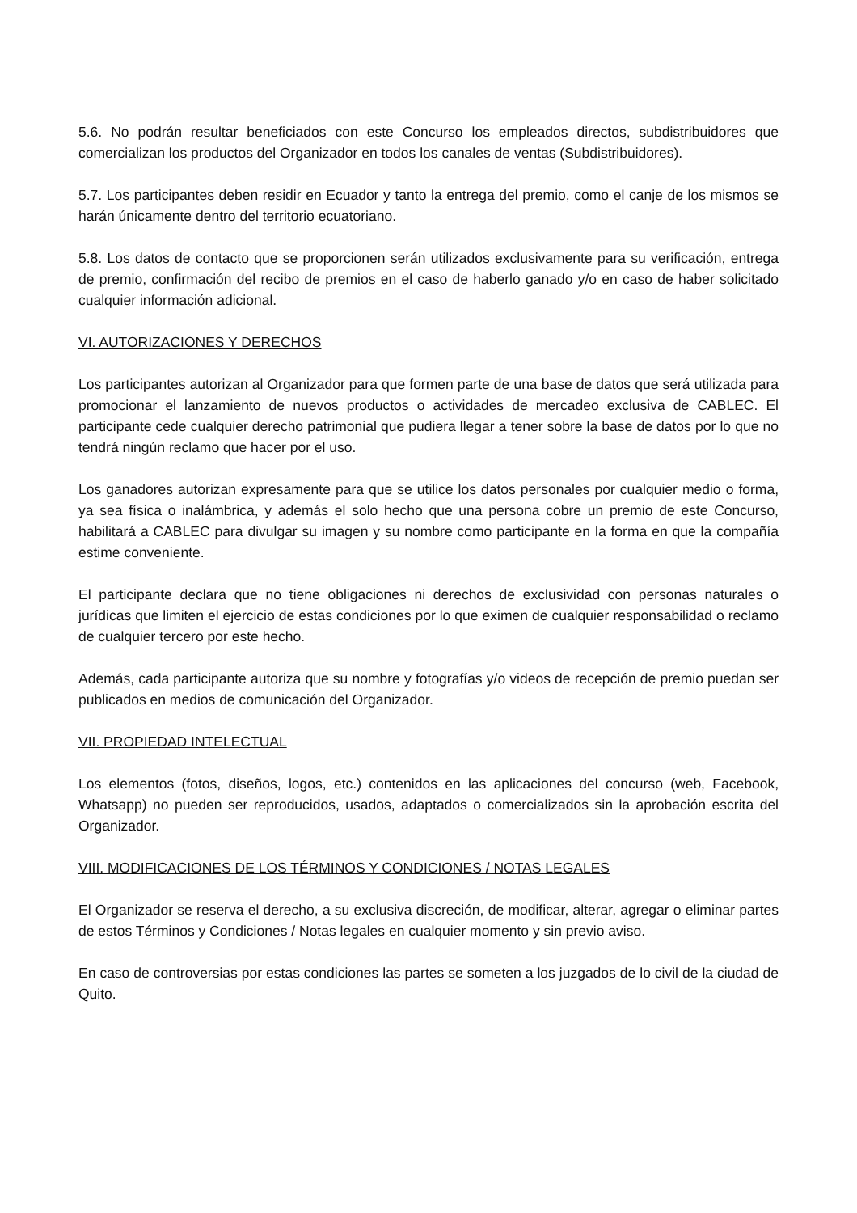5.6. No podrán resultar beneficiados con este Concurso los empleados directos, subdistribuidores que comercializan los productos del Organizador en todos los canales de ventas (Subdistribuidores).
5.7. Los participantes deben residir en Ecuador y tanto la entrega del premio, como el canje de los mismos se harán únicamente dentro del territorio ecuatoriano.
5.8. Los datos de contacto que se proporcionen serán utilizados exclusivamente para su verificación, entrega de premio, confirmación del recibo de premios en el caso de haberlo ganado y/o en caso de haber solicitado cualquier información adicional.
VI. AUTORIZACIONES Y DERECHOS
Los participantes autorizan al Organizador para que formen parte de una base de datos que será utilizada para promocionar el lanzamiento de nuevos productos o actividades de mercadeo exclusiva de CABLEC. El participante cede cualquier derecho patrimonial que pudiera llegar a tener sobre la base de datos por lo que no tendrá ningún reclamo que hacer por el uso.
Los ganadores autorizan expresamente para que se utilice los datos personales por cualquier medio o forma, ya sea física o inalámbrica, y además el solo hecho que una persona cobre un premio de este Concurso, habilitará a CABLEC para divulgar su imagen y su nombre como participante en la forma en que la compañía estime conveniente.
El participante declara que no tiene obligaciones ni derechos de exclusividad con personas naturales o jurídicas que limiten el ejercicio de estas condiciones por lo que eximen de cualquier responsabilidad o reclamo de cualquier tercero por este hecho.
Además, cada participante autoriza que su nombre y fotografías y/o videos de recepción de premio puedan ser publicados en medios de comunicación del Organizador.
VII. PROPIEDAD INTELECTUAL
Los elementos (fotos, diseños, logos, etc.) contenidos en las aplicaciones del concurso (web, Facebook, Whatsapp) no pueden ser reproducidos, usados, adaptados o comercializados sin la aprobación escrita del Organizador.
VIII. MODIFICACIONES DE LOS TÉRMINOS Y CONDICIONES / NOTAS LEGALES
El Organizador se reserva el derecho, a su exclusiva discreción, de modificar, alterar, agregar o eliminar partes de estos Términos y Condiciones / Notas legales en cualquier momento y sin previo aviso.
En caso de controversias por estas condiciones las partes se someten a los juzgados de lo civil de la ciudad de Quito.